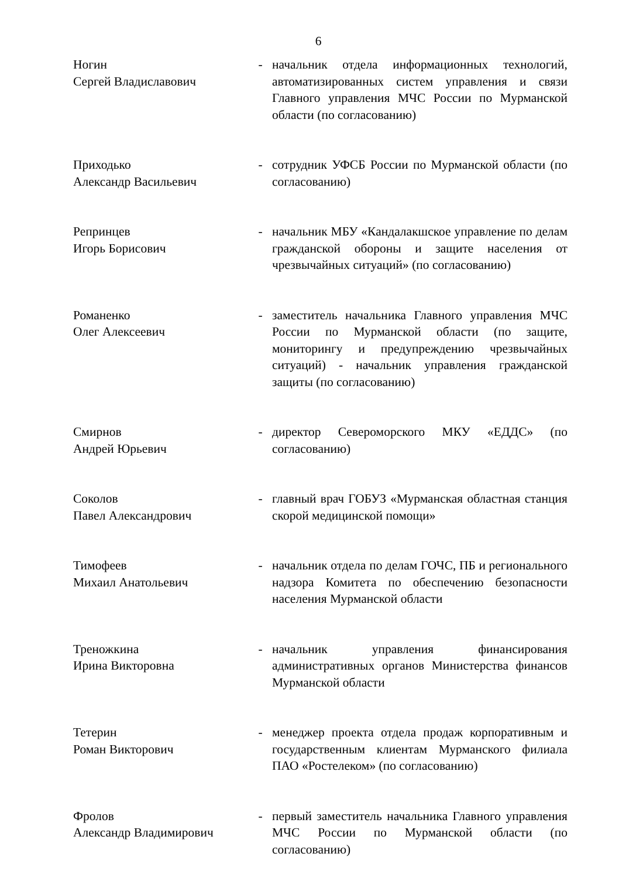6
| Ногин Сергей Владиславович | - | начальник отдела информационных технологий, автоматизированных систем управления и связи Главного управления МЧС России по Мурманской области (по согласованию) |
| Приходько Александр Васильевич | - | сотрудник УФСБ России по Мурманской области (по согласованию) |
| Репринцев Игорь Борисович | - | начальник МБУ «Кандалакшское управление по делам гражданской обороны и защите населения от чрезвычайных ситуаций» (по согласованию) |
| Романенко Олег Алексеевич | - | заместитель начальника Главного управления МЧС России по Мурманской области (по защите, мониторингу и предупреждению чрезвычайных ситуаций) - начальник управления гражданской защиты (по согласованию) |
| Смирнов Андрей Юрьевич | - | директор Североморского МКУ «ЕДДС» (по согласованию) |
| Соколов Павел Александрович | - | главный врач ГОБУЗ «Мурманская областная станция скорой медицинской помощи» |
| Тимофеев Михаил Анатольевич | - | начальник отдела по делам ГОЧС, ПБ и регионального надзора Комитета по обеспечению безопасности населения Мурманской области |
| Треножкина Ирина Викторовна | - | начальник управления финансирования административных органов Министерства финансов Мурманской области |
| Тетерин Роман Викторович | - | менеджер проекта отдела продаж корпоративным и государственным клиентам Мурманского филиала ПАО «Ростелеком» (по согласованию) |
| Фролов Александр Владимирович | - | первый заместитель начальника Главного управления МЧС России по Мурманской области (по согласованию) |